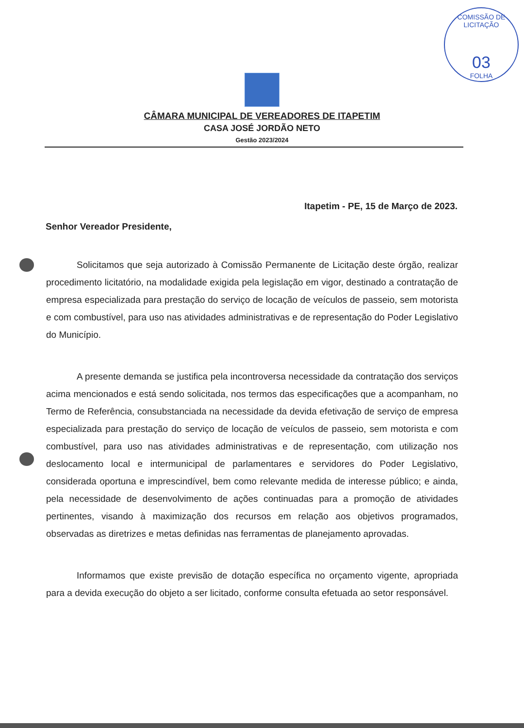COMISSÃO DE LICITAÇÃO
03
FOLHA
CÂMARA MUNICIPAL DE VEREADORES DE ITAPETIM
CASA JOSÉ JORDÃO NETO
Gestão 2023/2024
Itapetim - PE, 15 de Março de 2023.
Senhor Vereador Presidente,
Solicitamos que seja autorizado à Comissão Permanente de Licitação deste órgão, realizar procedimento licitatório, na modalidade exigida pela legislação em vigor, destinado a contratação de empresa especializada para prestação do serviço de locação de veículos de passeio, sem motorista e com combustível, para uso nas atividades administrativas e de representação do Poder Legislativo do Município.
A presente demanda se justifica pela incontroversa necessidade da contratação dos serviços acima mencionados e está sendo solicitada, nos termos das especificações que a acompanham, no Termo de Referência, consubstanciada na necessidade da devida efetivação de serviço de empresa especializada para prestação do serviço de locação de veículos de passeio, sem motorista e com combustível, para uso nas atividades administrativas e de representação, com utilização nos deslocamento local e intermunicipal de parlamentares e servidores do Poder Legislativo, considerada oportuna e imprescindível, bem como relevante medida de interesse público; e ainda, pela necessidade de desenvolvimento de ações continuadas para a promoção de atividades pertinentes, visando à maximização dos recursos em relação aos objetivos programados, observadas as diretrizes e metas definidas nas ferramentas de planejamento aprovadas.
Informamos que existe previsão de dotação específica no orçamento vigente, apropriada para a devida execução do objeto a ser licitado, conforme consulta efetuada ao setor responsável.